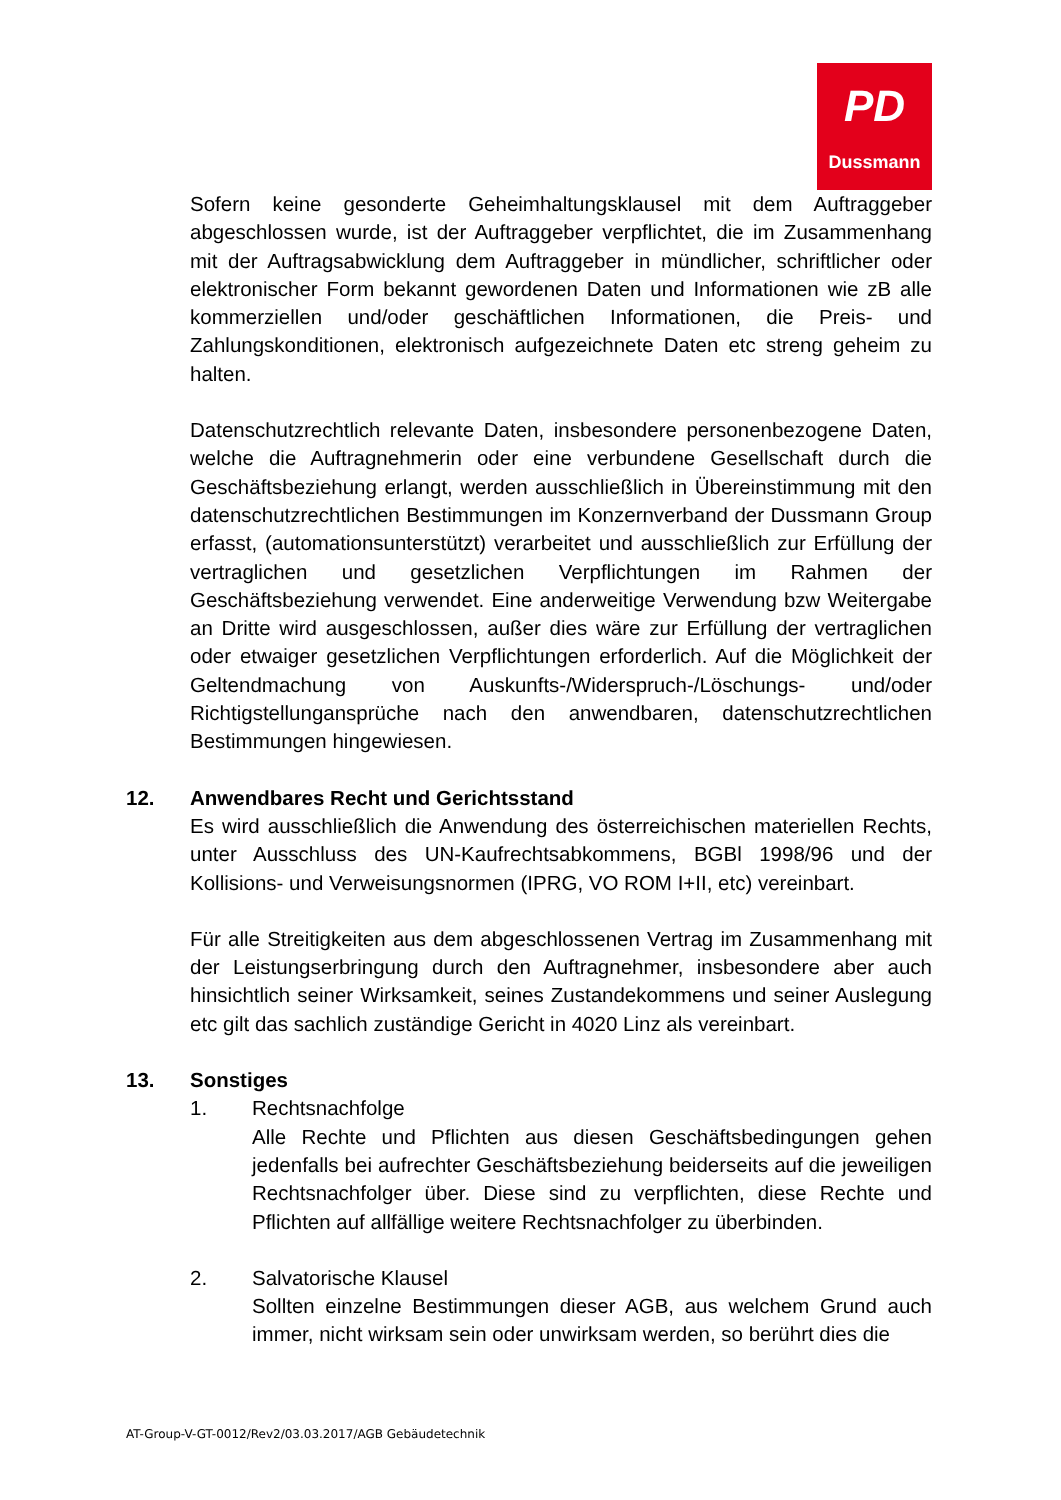PD
Dussmann
Sofern keine gesonderte Geheimhaltungsklausel mit dem Auftraggeber abgeschlossen wurde, ist der Auftraggeber verpflichtet, die im Zusammenhang mit der Auftragsabwicklung dem Auftraggeber in mündlicher, schriftlicher oder elektronischer Form bekannt gewordenen Daten und Informationen wie zB alle kommerziellen und/oder geschäftlichen Informationen, die Preis- und Zahlungskonditionen, elektronisch aufgezeichnete Daten etc streng geheim zu halten.
Datenschutzrechtlich relevante Daten, insbesondere personenbezogene Daten, welche die Auftragnehmerin oder eine verbundene Gesellschaft durch die Geschäftsbeziehung erlangt, werden ausschließlich in Übereinstimmung mit den datenschutzrechtlichen Bestimmungen im Konzernverband der Dussmann Group erfasst, (automationsunterstützt) verarbeitet und ausschließlich zur Erfüllung der vertraglichen und gesetzlichen Verpflichtungen im Rahmen der Geschäftsbeziehung verwendet. Eine anderweitige Verwendung bzw Weitergabe an Dritte wird ausgeschlossen, außer dies wäre zur Erfüllung der vertraglichen oder etwaiger gesetzlichen Verpflichtungen erforderlich. Auf die Möglichkeit der Geltendmachung von Auskunfts-/Widerspruch-/Löschungs- und/oder Richtigstellunganspr­üche nach den anwendbaren, datenschutzrechtlichen Bestimmungen hingewiesen.
12. Anwendbares Recht und Gerichtsstand
Es wird ausschließlich die Anwendung des österreichischen materiellen Rechts, unter Ausschluss des UN-Kaufrechtsabkommens, BGBl 1998/96 und der Kollisions- und Verweisungsnormen (IPRG, VO ROM I+II, etc) vereinbart.
Für alle Streitigkeiten aus dem abgeschlossenen Vertrag im Zusammenhang mit der Leistungserbringung durch den Auftragnehmer, insbesondere aber auch hinsichtlich seiner Wirksamkeit, seines Zustandekommens und seiner Auslegung etc gilt das sachlich zuständige Gericht in 4020 Linz als vereinbart.
13. Sonstiges
1. Rechtsnachfolge
Alle Rechte und Pflichten aus diesen Geschäftsbedingungen gehen jedenfalls bei aufrechter Geschäftsbeziehung beiderseits auf die jeweiligen Rechtsnachfolger über. Diese sind zu verpflichten, diese Rechte und Pflichten auf allfällige weitere Rechtsnachfolger zu überbinden.
2. Salvatorische Klausel
Sollten einzelne Bestimmungen dieser AGB, aus welchem Grund auch immer, nicht wirksam sein oder unwirksam werden, so berührt dies die
AT-Group-V-GT-0012/Rev2/03.03.2017/AGB Gebäudetechnik